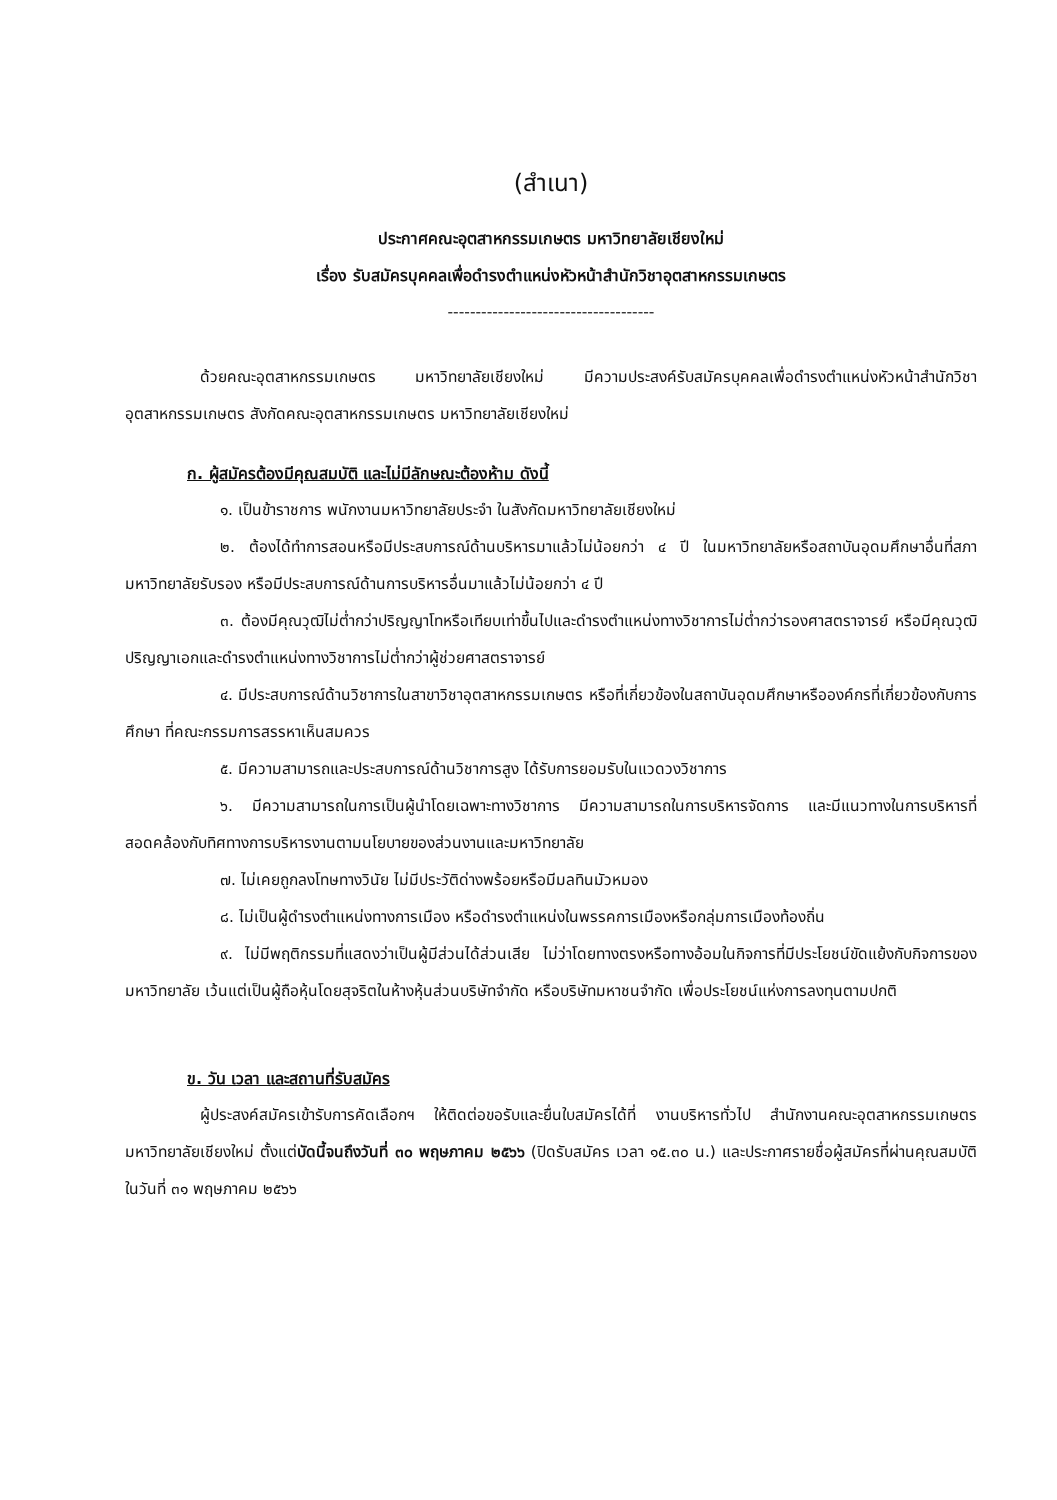(สำเนา)
ประกาศคณะอุตสาหกรรมเกษตร มหาวิทยาลัยเชียงใหม่
เรื่อง รับสมัครบุคคลเพื่อดำรงตำแหน่งหัวหน้าสำนักวิชาอุตสาหกรรมเกษตร
-------------------------------------
ด้วยคณะอุตสาหกรรมเกษตร มหาวิทยาลัยเชียงใหม่ มีความประสงค์รับสมัครบุคคลเพื่อดำรงตำแหน่งหัวหน้าสำนักวิชาอุตสาหกรรมเกษตร สังกัดคณะอุตสาหกรรมเกษตร มหาวิทยาลัยเชียงใหม่
ก. ผู้สมัครต้องมีคุณสมบัติ และไม่มีลักษณะต้องห้าม ดังนี้
๑. เป็นข้าราชการ พนักงานมหาวิทยาลัยประจำ ในสังกัดมหาวิทยาลัยเชียงใหม่
๒. ต้องได้ทำการสอนหรือมีประสบการณ์ด้านบริหารมาแล้วไม่น้อยกว่า ๔ ปี ในมหาวิทยาลัยหรือสถาบันอุดมศึกษาอื่นที่สภามหาวิทยาลัยรับรอง หรือมีประสบการณ์ด้านการบริหารอื่นมาแล้วไม่น้อยกว่า ๔ ปี
๓. ต้องมีคุณวุฒิไม่ต่ำกว่าปริญญาโทหรือเทียบเท่าขึ้นไปและดำรงตำแหน่งทางวิชาการไม่ต่ำกว่ารองศาสตราจารย์ หรือมีคุณวุฒิปริญญาเอกและดำรงตำแหน่งทางวิชาการไม่ต่ำกว่าผู้ช่วยศาสตราจารย์
๔. มีประสบการณ์ด้านวิชาการในสาขาวิชาอุตสาหกรรมเกษตร หรือที่เกี่ยวข้องในสถาบันอุดมศึกษาหรือองค์กรที่เกี่ยวข้องกับการศึกษา ที่คณะกรรมการสรรหาเห็นสมควร
๕. มีความสามารถและประสบการณ์ด้านวิชาการสูง ได้รับการยอมรับในแวดวงวิชาการ
๖. มีความสามารถในการเป็นผู้นำโดยเฉพาะทางวิชาการ มีความสามารถในการบริหารจัดการ และมีแนวทางในการบริหารที่สอดคล้องกับทิศทางการบริหารงานตามนโยบายของส่วนงานและมหาวิทยาลัย
๗. ไม่เคยถูกลงโทษทางวินัย ไม่มีประวัติด่างพร้อยหรือมีมลทินมัวหมอง
๘. ไม่เป็นผู้ดำรงตำแหน่งทางการเมือง หรือดำรงตำแหน่งในพรรคการเมืองหรือกลุ่มการเมืองท้องถิ่น
๙. ไม่มีพฤติกรรมที่แสดงว่าเป็นผู้มีส่วนได้ส่วนเสีย ไม่ว่าโดยทางตรงหรือทางอ้อมในกิจการที่มีประโยชน์ขัดแย้งกับกิจการของมหาวิทยาลัย เว้นแต่เป็นผู้ถือหุ้นโดยสุจริตในห้างหุ้นส่วนบริษัทจำกัด หรือบริษัทมหาชนจำกัด เพื่อประโยชน์แห่งการลงทุนตามปกติ
ข. วัน เวลา และสถานที่รับสมัคร
ผู้ประสงค์สมัครเข้ารับการคัดเลือกฯ ให้ติดต่อขอรับและยื่นใบสมัครได้ที่ งานบริหารทั่วไป สำนักงานคณะอุตสาหกรรมเกษตร มหาวิทยาลัยเชียงใหม่ ตั้งแต่บัดนี้จนถึงวันที่ ๓๐ พฤษภาคม ๒๕๖๖ (ปิดรับสมัคร เวลา ๑๕.๓๐ น.) และประกาศรายชื่อผู้สมัครที่ผ่านคุณสมบัติ ในวันที่ ๓๑ พฤษภาคม ๒๕๖๖